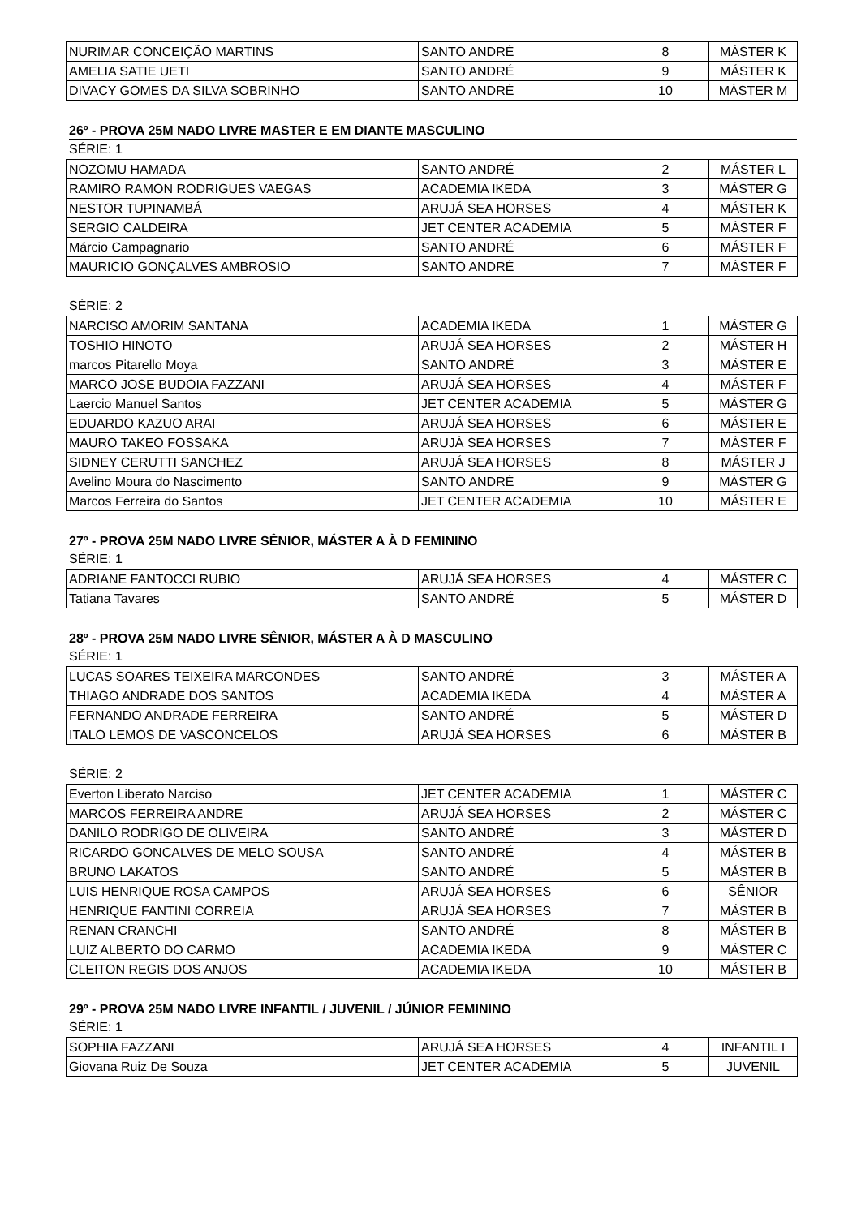| NURIMAR CONCEIÇÃO MARTINS | SANTO ANDRÉ | 8 | MÁSTER K |
| AMELIA SATIE UETI | SANTO ANDRÉ | 9 | MÁSTER K |
| DIVACY GOMES DA SILVA SOBRINHO | SANTO ANDRÉ | 10 | MÁSTER M |
26º - PROVA 25M NADO LIVRE MASTER E EM DIANTE MASCULINO
SÉRIE: 1
| NOZOMU HAMADA | SANTO ANDRÉ | 2 | MÁSTER L |
| RAMIRO RAMON RODRIGUES VAEGAS | ACADEMIA IKEDA | 3 | MÁSTER G |
| NESTOR TUPINAMBÁ | ARUJÁ SEA HORSES | 4 | MÁSTER K |
| SERGIO CALDEIRA | JET CENTER ACADEMIA | 5 | MÁSTER F |
| Márcio Campagnario | SANTO ANDRÉ | 6 | MÁSTER F |
| MAURICIO GONÇALVES AMBROSIO | SANTO ANDRÉ | 7 | MÁSTER F |
SÉRIE: 2
| NARCISO AMORIM SANTANA | ACADEMIA IKEDA | 1 | MÁSTER G |
| TOSHIO HINOTO | ARUJÁ SEA HORSES | 2 | MÁSTER H |
| marcos Pitarello Moya | SANTO ANDRÉ | 3 | MÁSTER E |
| MARCO JOSE BUDOIA FAZZANI | ARUJÁ SEA HORSES | 4 | MÁSTER F |
| Laercio Manuel Santos | JET CENTER ACADEMIA | 5 | MÁSTER G |
| EDUARDO KAZUO ARAI | ARUJÁ SEA HORSES | 6 | MÁSTER E |
| MAURO TAKEO FOSSAKA | ARUJÁ SEA HORSES | 7 | MÁSTER F |
| SIDNEY CERUTTI SANCHEZ | ARUJÁ SEA HORSES | 8 | MÁSTER J |
| Avelino Moura do Nascimento | SANTO ANDRÉ | 9 | MÁSTER G |
| Marcos Ferreira do Santos | JET CENTER ACADEMIA | 10 | MÁSTER E |
27º - PROVA 25M NADO LIVRE SÊNIOR, MÁSTER A À D FEMININO
SÉRIE: 1
| ADRIANE FANTOCCI RUBIO | ARUJÁ SEA HORSES | 4 | MÁSTER C |
| Tatiana Tavares | SANTO ANDRÉ | 5 | MÁSTER D |
28º - PROVA 25M NADO LIVRE SÊNIOR, MÁSTER A À D MASCULINO
SÉRIE: 1
| LUCAS SOARES TEIXEIRA MARCONDES | SANTO ANDRÉ | 3 | MÁSTER A |
| THIAGO ANDRADE DOS SANTOS | ACADEMIA IKEDA | 4 | MÁSTER A |
| FERNANDO ANDRADE FERREIRA | SANTO ANDRÉ | 5 | MÁSTER D |
| ITALO LEMOS DE VASCONCELOS | ARUJÁ SEA HORSES | 6 | MÁSTER B |
SÉRIE: 2
| Everton Liberato Narciso | JET CENTER ACADEMIA | 1 | MÁSTER C |
| MARCOS FERREIRA ANDRE | ARUJÁ SEA HORSES | 2 | MÁSTER C |
| DANILO RODRIGO DE OLIVEIRA | SANTO ANDRÉ | 3 | MÁSTER D |
| RICARDO GONCALVES DE MELO SOUSA | SANTO ANDRÉ | 4 | MÁSTER B |
| BRUNO LAKATOS | SANTO ANDRÉ | 5 | MÁSTER B |
| LUIS HENRIQUE ROSA CAMPOS | ARUJÁ SEA HORSES | 6 | SÊNIOR |
| HENRIQUE FANTINI CORREIA | ARUJÁ SEA HORSES | 7 | MÁSTER B |
| RENAN CRANCHI | SANTO ANDRÉ | 8 | MÁSTER B |
| LUIZ ALBERTO DO CARMO | ACADEMIA IKEDA | 9 | MÁSTER C |
| CLEITON REGIS DOS ANJOS | ACADEMIA IKEDA | 10 | MÁSTER B |
29º - PROVA 25M NADO LIVRE INFANTIL / JUVENIL / JÚNIOR FEMININO
SÉRIE: 1
| SOPHIA FAZZANI | ARUJÁ SEA HORSES | 4 | INFANTIL I |
| Giovana Ruiz De Souza | JET CENTER ACADEMIA | 5 | JUVENIL |